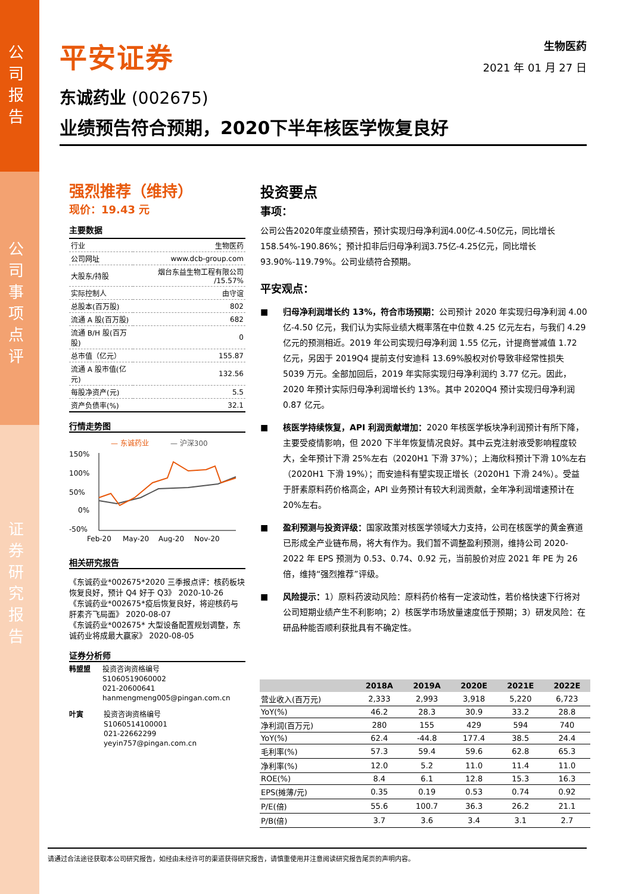公司报告
公司事项点评
证券研究报告
平安证券
生物医药
2021 年 01 月 27 日
东诚药业 (002675)
业绩预告符合预期，2020下半年核医学恢复良好
强烈推荐（维持）
现价：19.43 元
主要数据
| 行业 | 生物医药 |
| 公司网址 | www.dcb-group.com |
| 大股东/持股 | 烟台东益生物工程有限公司 /15.57% |
| 实际控制人 | 由守谊 |
| 总股本(百万股) | 802 |
| 流通 A 股(百万股) | 682 |
| 流通 B/H 股(百万股) | 0 |
| 总市值（亿元） | 155.87 |
| 流通 A 股市值(亿元) | 132.56 |
| 每股净资产(元) | 5.5 |
| 资产负债率(%) | 32.1 |
行情走势图
— 东诚药业
— 沪深300
150%
100%
50%
0%
-50%
Feb-20
May-20
Aug-20
Nov-20
相关研究报告
《东诚药业*002675*2020 三季报点评：核药板块恢复良好，预计 Q4 好于 Q3》 2020-10-26
《东诚药业*002675*疫后恢复良好，将迎核药与肝素齐飞局面》 2020-08-07
《东诚药业*002675* 大型设备配置规划调整，东诚药业将成最大赢家》 2020-08-05
证券分析师
韩盟盟 投资咨询资格编号
S1060519060002
021-20600641
hanmengmeng005@pingan.com.cn
叶寅 投资咨询资格编号
S1060514100001
021-22662299
yeyin757@pingan.com.cn
投资要点
事项：
公司公告2020年度业绩预告，预计实现归母净利润4.00亿-4.50亿元，同比增长158.54%-190.86%；预计扣非后归母净利润3.75亿-4.25亿元，同比增长93.90%-119.79%。公司业绩符合预期。
平安观点：
■ 归母净利润增长约 13%，符合市场预期：公司预计 2020 年实现归母净利润 4.00 亿-4.50 亿元，我们认为实际业绩大概率落在中位数 4.25 亿元左右，与我们 4.29 亿元的预测相近。2019 年公司实现归母净利润 1.55 亿元，计提商誉减值 1.72 亿元，另因于 2019Q4 提前支付安迪科 13.69%股权对价导致非经常性损失 5039 万元。全部加回后，2019 年实际实现归母净利润约 3.77 亿元。因此，2020 年预计实际归母净利润增长约 13%。其中 2020Q4 预计实现归母净利润 0.87 亿元。
■ 核医学持续恢复，API 利润贡献增加：2020 年核医学板块净利润预计有所下降，主要受疫情影响，但 2020 下半年恢复情况良好。其中云克注射液受影响程度较大，全年预计下滑 25%左右（2020H1 下滑 37%）；上海欣科预计下滑 10%左右（2020H1 下滑 19%）；而安迪科有望实现正增长（2020H1 下滑 24%）。受益于肝素原料药价格高企，API 业务预计有较大利润贡献，全年净利润增速预计在 20%左右。
■ 盈利预测与投资评级：国家政策对核医学领域大力支持，公司在核医学的黄金赛道已形成全产业链布局，将大有作为。我们暂不调整盈利预测，维持公司 2020-2022 年 EPS 预测为 0.53、0.74、0.92 元，当前股价对应 2021 年 PE 为 26 倍，维持“强烈推荐”评级。
■ 风险提示：1）原料药波动风险：原料药价格有一定波动性，若价格快速下行将对公司短期业绩产生不利影响；2）核医学市场放量速度低于预期；3）研发风险：在研品种能否顺利获批具有不确定性。
| | 2018A | 2019A | 2020E | 2021E | 2022E |
| --- | --- | --- | --- | --- | --- |
| 营业收入(百万元) | 2,333 | 2,993 | 3,918 | 5,220 | 6,723 |
| YoY(%) | 46.2 | 28.3 | 30.9 | 33.2 | 28.8 |
| 净利润(百万元) | 280 | 155 | 429 | 594 | 740 |
| YoY(%) | 62.4 | -44.8 | 177.4 | 38.5 | 24.4 |
| 毛利率(%) | 57.3 | 59.4 | 59.6 | 62.8 | 65.3 |
| 净利率(%) | 12.0 | 5.2 | 11.0 | 11.4 | 11.0 |
| ROE(%) | 8.4 | 6.1 | 12.8 | 15.3 | 16.3 |
| EPS(摊薄/元) | 0.35 | 0.19 | 0.53 | 0.74 | 0.92 |
| P/E(倍) | 55.6 | 100.7 | 36.3 | 26.2 | 21.1 |
| P/B(倍) | 3.7 | 3.6 | 3.4 | 3.1 | 2.7 |
请通过合法途径获取本公司研究报告，如经由未经许可的渠道获得研究报告，请慎重使用并注意阅读研究报告尾页的声明内容。